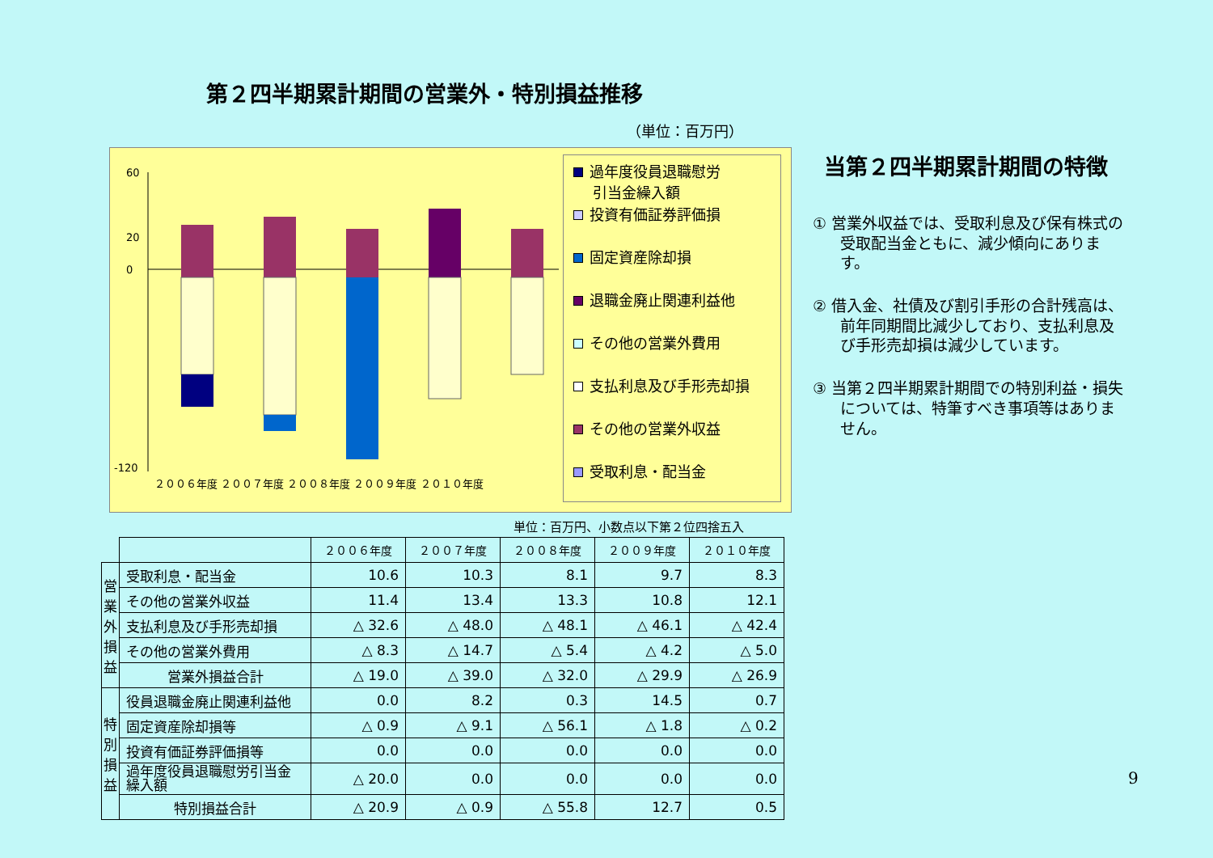第２四半期累計期間の営業外・特別損益推移
（単位：百万円）
60
20
0
-120
２００６年度 ２００７年度 ２００８年度 ２００９年度 ２０１０年度
過年度役員退職慰労
　 引当金繰入額
投資有価証券評価損
固定資産除却損
退職金廃止関連利益他
その他の営業外費用
支払利息及び手形売却損
その他の営業外収益
受取利息・配当金
当第２四半期累計期間の特徴
① 営業外収益では、受取利息及び保有株式の受取配当金ともに、減少傾向にあります。
② 借入金、社債及び割引手形の合計残高は、前年同期間比減少しており、支払利息及び手形売却損は減少しています。
③ 当第２四半期累計期間での特別利益・損失については、特筆すべき事項等はありません。
単位：百万円、小数点以下第２位四捨五入
| | | ２００６年度 | ２００７年度 | ２００８年度 | ２００９年度 | ２０１０年度 |
| --- | --- | --- | --- | --- | --- | --- |
| 営業外損益 | 受取利息・配当金 | 10.6 | 10.3 | 8.1 | 9.7 | 8.3 |
| | その他の営業外収益 | 11.4 | 13.4 | 13.3 | 10.8 | 12.1 |
| | 支払利息及び手形売却損 | △ 32.6 | △ 48.0 | △ 48.1 | △ 46.1 | △ 42.4 |
| | その他の営業外費用 | △ 8.3 | △ 14.7 | △ 5.4 | △ 4.2 | △ 5.0 |
| | 営業外損益合計 | △ 19.0 | △ 39.0 | △ 32.0 | △ 29.9 | △ 26.9 |
| 特別損益 | 役員退職金廃止関連利益他 | 0.0 | 8.2 | 0.3 | 14.5 | 0.7 |
| | 固定資産除却損等 | △ 0.9 | △ 9.1 | △ 56.1 | △ 1.8 | △ 0.2 |
| | 投資有価証券評価損等 | 0.0 | 0.0 | 0.0 | 0.0 | 0.0 |
| | 過年度役員退職慰労引当金 繰入額 | △ 20.0 | 0.0 | 0.0 | 0.0 | 0.0 |
| | 特別損益合計 | △ 20.9 | △ 0.9 | △ 55.8 | 12.7 | 0.5 |
9